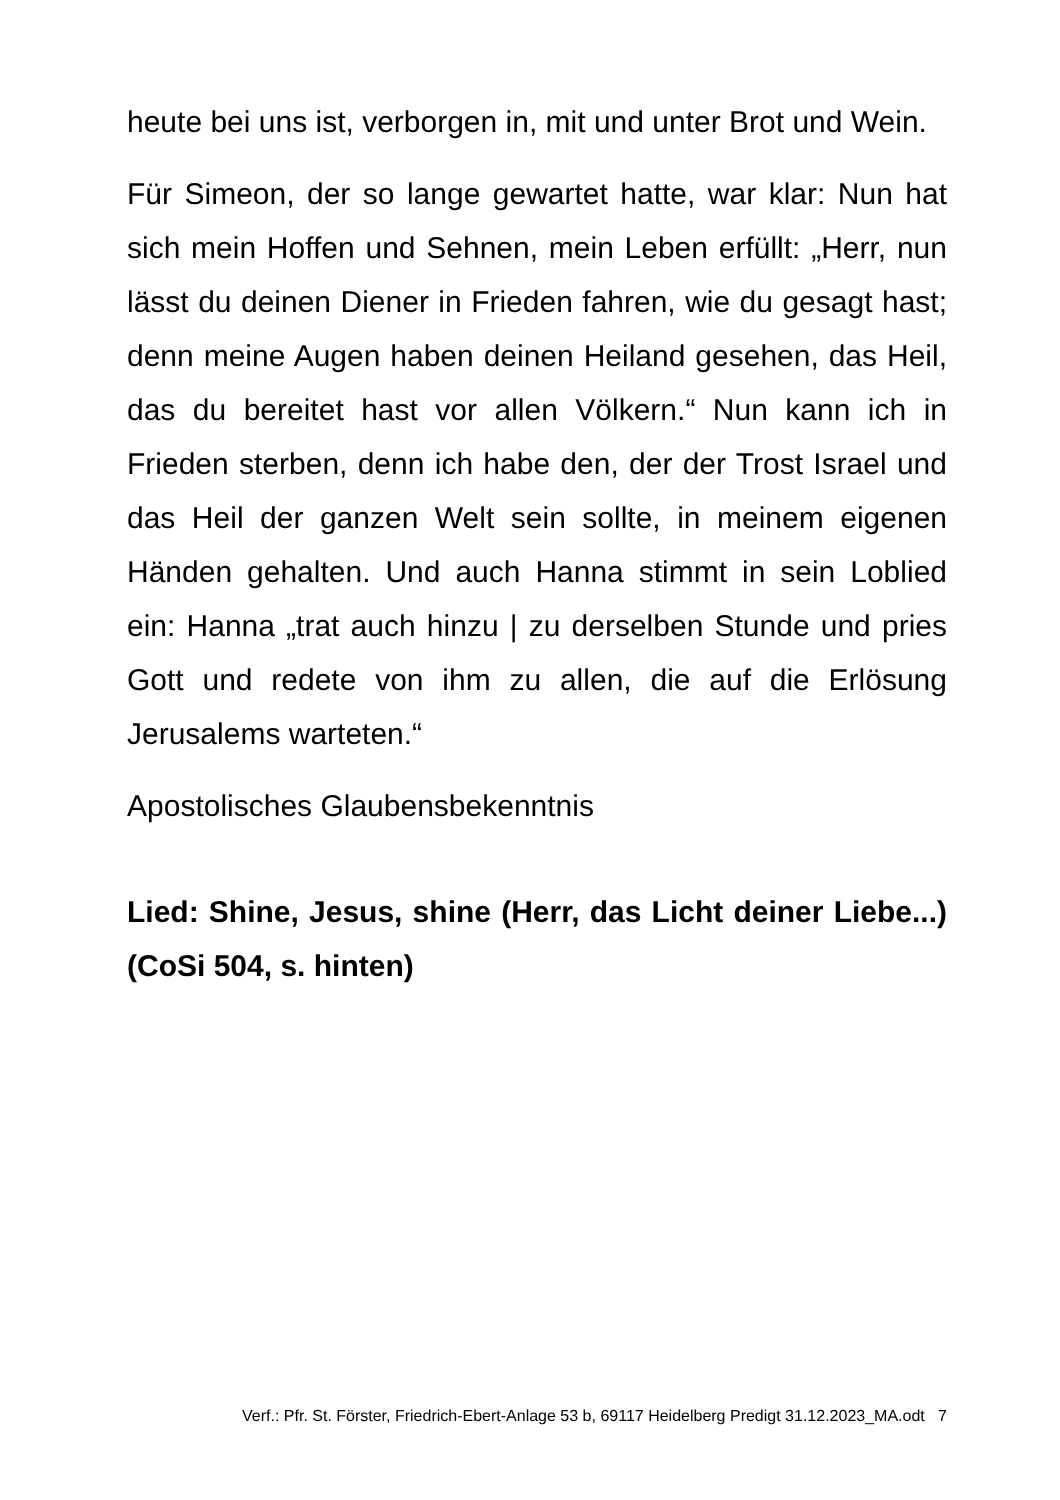heute bei uns ist, verborgen in, mit und unter Brot und Wein.
Für Simeon, der so lange gewartet hatte, war klar: Nun hat sich mein Hoffen und Sehnen, mein Leben erfüllt: „Herr, nun lässt du deinen Diener in Frieden fahren, wie du gesagt hast; denn meine Augen haben deinen Heiland gesehen, das Heil, das du bereitet hast vor allen Völkern.“ Nun kann ich in Frieden sterben, denn ich habe den, der der Trost Israel und das Heil der ganzen Welt sein sollte, in meinem eigenen Händen gehalten. Und auch Hanna stimmt in sein Loblied ein: Hanna „trat auch hinzu | zu derselben Stunde und pries Gott und redete von ihm zu allen, die auf die Erlösung Jerusalems warteten.“
Apostolisches Glaubensbekenntnis
Lied: Shine, Jesus, shine (Herr, das Licht deiner Liebe...) (CoSi 504, s. hinten)
Verf.: Pfr. St. Förster, Friedrich-Ebert-Anlage 53 b, 69117 Heidelberg Predigt 31.12.2023_MA.odt 7